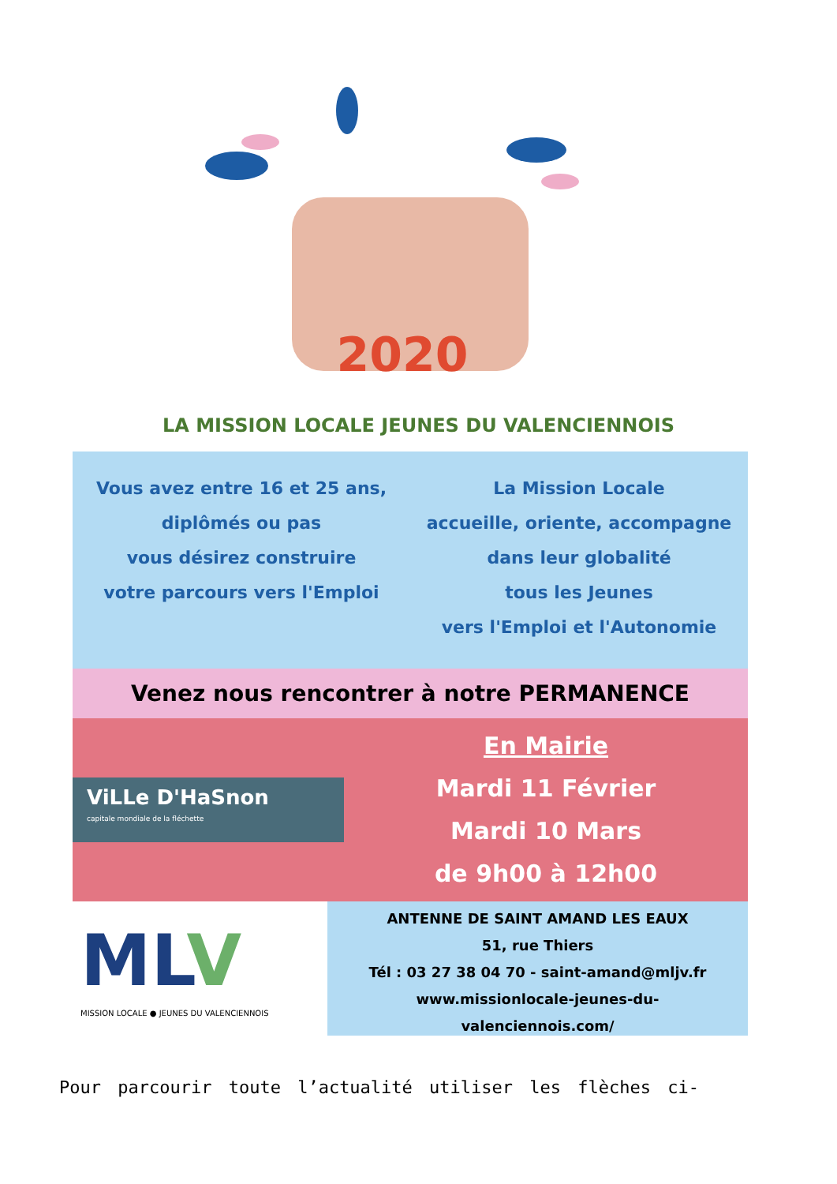2020
LA MISSION LOCALE JEUNES DU VALENCIENNOIS
Vous avez entre 16 et 25 ans,
diplômés ou pas
vous désirez construire
votre parcours vers l'Emploi
La Mission Locale
accueille, oriente, accompagne
dans leur globalité
tous les Jeunes
vers l'Emploi et l'Autonomie
Venez nous rencontrer à notre PERMANENCE
ViLLe D'HaSnon
capitale mondiale de la fléchette
En Mairie
Mardi 11 Février
Mardi 10 Mars
de 9h00 à 12h00
MLV
MISSION LOCALE ● JEUNES DU VALENCIENNOIS
ANTENNE DE SAINT AMAND LES EAUX
51, rue Thiers
Tél : 03 27 38 04 70 - saint-amand@mljv.fr
www.missionlocale-jeunes-du-
valenciennois.com/
Pour parcourir toute l’actualité utiliser les flèches ci-